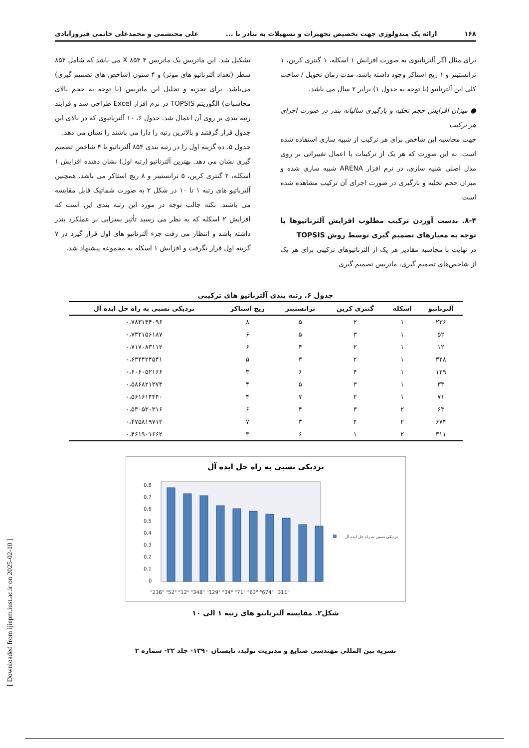۱۶۸ ارائه یک متدولوژی جهت تخصیص تجهیزات و تسهیلات به بنادر با ... علی محتشمی و محمدعلی خاتمی فیروزآبادی
برای مثال اگر آلترناتیوی به صورت افزایش ۱ اسکله، ۱ گنتری کرین، ۱ ترانستینر و ۱ ریچ استاکر وجود داشته باشد، مدت زمان تحویل / ساخت کلی این آلترناتیو (با توجه به جدول ۱) برابر ۲ سال می باشد.
● میزان افزایش حجم تخلیه و بارگیری سالیانه بندر در صورت اجرای هر ترکیب
جهت محاسبه این شاخص برای هر ترکیب از شبیه سازی استفاده شده است. به این صورت که هر یک از ترکیبات با اعمال تغییراتی بر روی مدل اصلی شبیه سازی، در نرم افزار ARENA شبیه سازی شده و میزان حجم تخلیه و بارگیری در صورت اجرای آن ترکیب مشاهده شده است.
۸-۴. بدست آوردن ترکیب مطلوب افزایش آلترناتیوها با توجه به معیارهای تصمیم گیری توسط روش TOPSIS
در نهایت با محاسبه مقادیر هر یک از آلترناتیوهای ترکیبی برای هر یک از شاخص‌های تصمیم گیری، ماتریس تصمیم گیری
تشکیل شد. این ماتریس یک ماتریس ۴ X ۸۵۴ می باشد که شامل ۸۵۴ سطر (تعداد آلترناتیو های موثر) و ۴ ستون (شاخص-های تصمیم گیری) می‌باشد. برای تجزیه و تحلیل این ماتریس (با توجه به حجم بالای محاسبات) الگوریتم TOPSIS در نرم افزار Excel طراحی شد و فرآیند رتبه بندی بر روی آن اعمال شد. جدول ۶، ۱۰ آلترناتیوی که در بالای این جدول قرار گرفتند و بالاترین رتبه را دارا می باشند را نشان می دهد.
جدول ۵، ده گزینه اول را در رتبه بندی ۸۵۴ آلترناتیو با ۴ شاخص تصمیم گیری نشان می دهد. بهترین آلترناتیو (رتبه اول) نشان دهنده افزایش ۱ اسکله، ۲ گنتری کرین، ۵ ترانستینر و ۸ ریچ استاکر می باشد. همچنین آلترناتیو های رتبه ۱ تا ۱۰ در شکل ۲ به صورت شماتیک قابل مقایسه می باشند. نکته جالب توجه در مورد این رتبه بندی این است که افزایش ۲ اسکله که به نظر می رسید تأثیر بسزایی بر عملکرد بندر داشته باشد و انتظار می رفت جزء آلترناتیو های اول قرار گیرد در ۷ گزینه اول قرار نگرفت و افزایش ۱ اسکله به مجموعه پیشنهاد شد.
جدول ۶. رتبه بندی آلترناتیو های ترکیبی
| آلترناتیو | اسکله | گنتری کرین | ترانستینر | ریچ استاکر | نزدیکی نسبی به راه حل ایده آل |
| --- | --- | --- | --- | --- | --- |
| ۲۳۶ | ۱ | ۲ | ۵ | ۸ | ۰،۷۸۳۱۴۴۰۹۶ |
| ۵۲ | ۱ | ۳ | ۵ | ۶ | ۰،۷۳۲۱۵۶۱۸۷ |
| ۱۲ | ۱ | ۲ | ۴ | ۶ | ۰،۷۱۷۰۸۳۱۱۲ |
| ۳۴۸ | ۱ | ۲ | ۳ | ۵ | ۰،۶۳۴۴۲۴۵۴۱ |
| ۱۲۹ | ۱ | ۴ | ۶ | ۳ | ۰،۶۰۶۰۵۲۱۶۶ |
| ۳۴ | ۱ | ۳ | ۵ | ۴ | ۰،۵۸۶۸۲۱۳۷۴ |
| ۷۱ | ۱ | ۲ | ۷ | ۴ | ۰،۵۶۱۶۱۴۴۴۰ |
| ۶۳ | ۲ | ۳ | ۴ | ۶ | ۰،۵۳۰۵۳۰۳۱۶ |
| ۶۷۴ | ۲ | ۴ | ۳ | ۷ | ۰،۴۷۵۸۱۹۷۱۲ |
| ۳۱۱ | ۲ | ۱ | ۶ | ۳ | ۰،۴۶۱۹۰۱۶۶۲ |
نزدیکی نسبی به راه حل ایده آل
0.8
0.7
0.6
0.5
0.4
0.3
0.2
0.1
0
"236" "52" "12" "348" "129" "34" "71" "63" "674" "311"
نزدیکی نسبی به راه حل ایده آل
شکل۲. مقایسه آلترناتیو های رتبه ۱ الی ۱۰
نشریه بین المللی مهندسی صنایع و مدیریت تولید، تابستان ۱۳۹۰- جلد ۲۲- شماره ۲
[ Downloaded from ijiepm.iust.ac.ir on 2025-02-10 ]